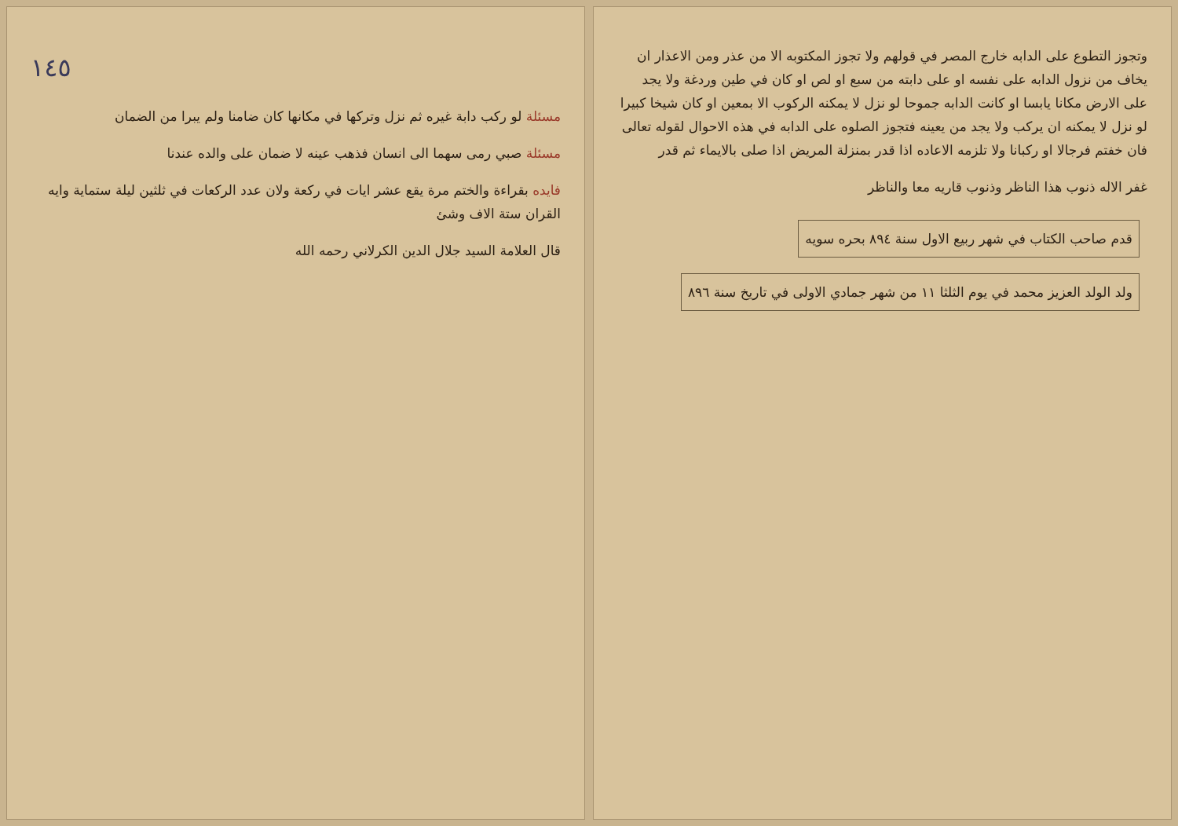وتجوز التطوع على الدابه خارج المصر في قولهم ولا تجوز المكتوبه الا من عذر ومن الاعذار ان يخاف من نزول الدابه على نفسه او على دابته من سبع او لص او كان في طين وردغة ولا يجد على الارض مكانا يابسا او كانت الدابه جموحا لو نزل لا يمكنه الركوب الا بمعين او كان شيخا كبيرا لو نزل لا يمكنه ان يركب ولا يجد من يعينه فتجوز الصلوه على الدابه في هذه الاحوال لقوله تعالى فان خفتم فرجالا او ركبانا ولا تلزمه الاعاده اذا قدر بمنزلة المريض اذا صلى بالايماء ثم قدر
غفر الاله ذنوب هذا الناظر وذنوب قاريه معا والناظر
قدم صاحب الكتاب في شهر ربيع الاول سنة ٨٩٤ بحره سويه
ولد الولد العزيز محمد في يوم الثلثا ١١ من شهر جمادي الاولى في تاريخ سنة ٨٩٦
١٤٥
مسئلة لو ركب دابة غيره ثم نزل وتركها في مكانها كان ضامنا ولم يبرا من الضمان
مسئلة صبي رمى سهما الى انسان فذهب عينه لا ضمان على والده عندنا
فايده بقراءة والختم مرة يقع عشر ايات في ركعة ولان عدد الركعات في ثلثين ليلة ستماية وايه القران ستة الاف وشئ
قال العلامة السيد جلال الدين الكرلاني رحمه الله